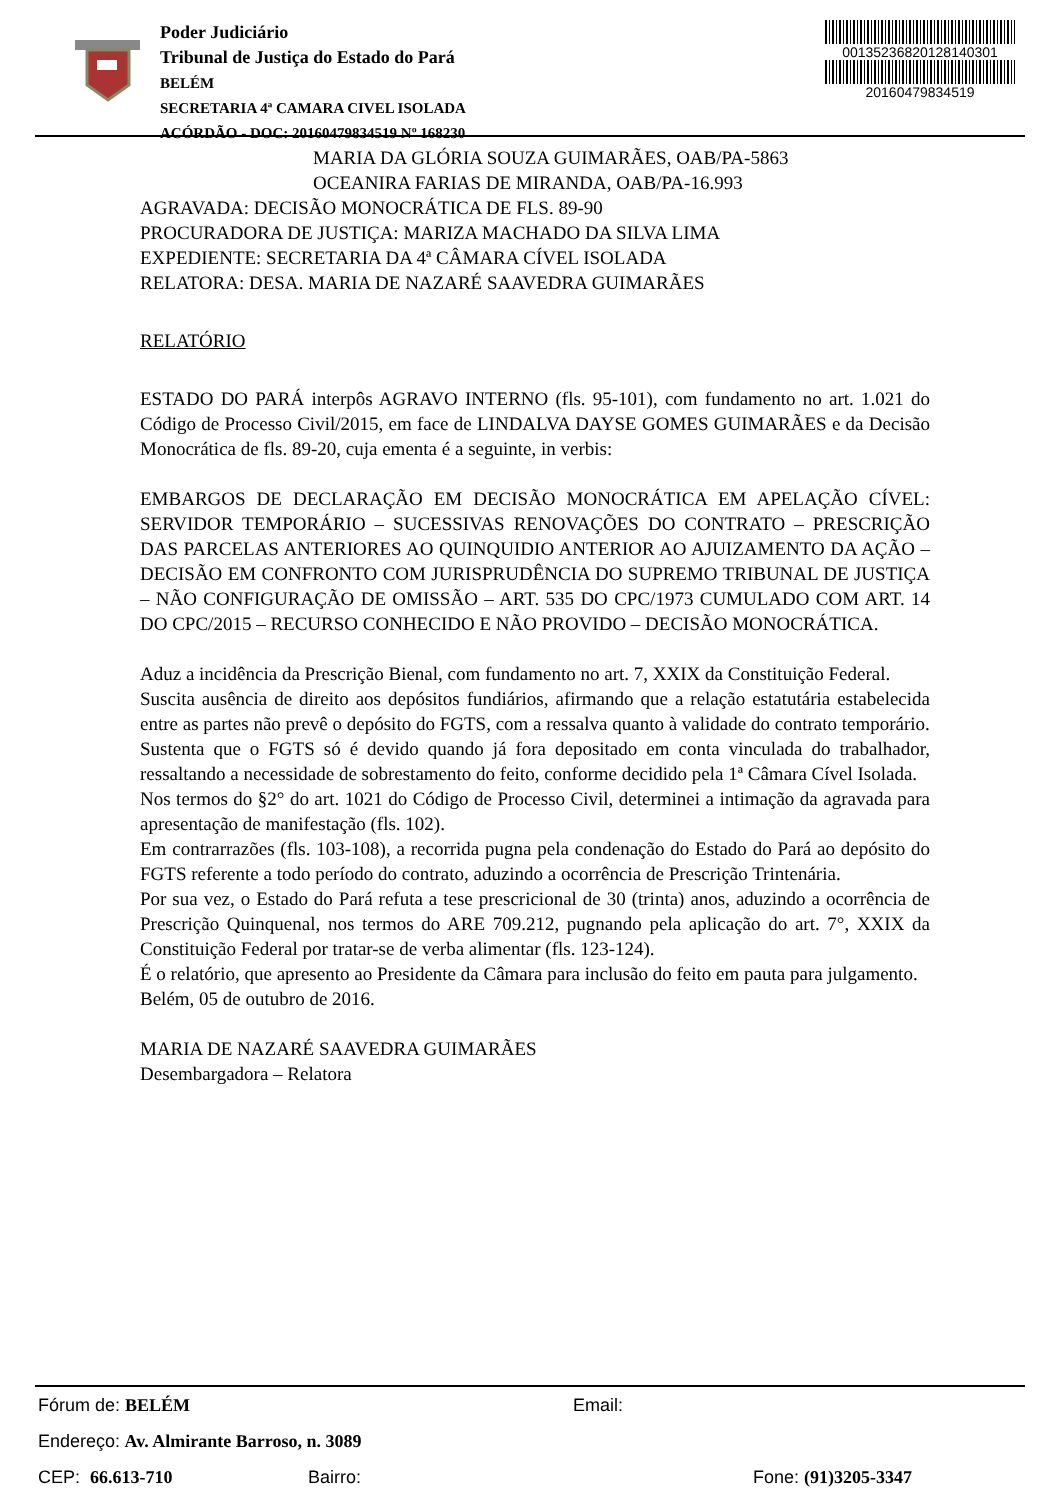Poder Judiciário
Tribunal de Justiça do Estado do Pará
BELÉM
SECRETARIA 4ª CAMARA CIVEL ISOLADA
ACÓRDÃO - DOC: 20160479834519 Nº 168230
00135236820128140301
20160479834519
MARIA DA GLÓRIA SOUZA GUIMARÃES, OAB/PA-5863
OCEANIRA FARIAS DE MIRANDA, OAB/PA-16.993
AGRAVADA: DECISÃO MONOCRÁTICA DE FLS. 89-90
PROCURADORA DE JUSTIÇA: MARIZA MACHADO DA SILVA LIMA
EXPEDIENTE: SECRETARIA DA 4ª CÂMARA CÍVEL ISOLADA
RELATORA: DESA. MARIA DE NAZARÉ SAAVEDRA GUIMARÃES
RELATÓRIO
ESTADO DO PARÁ interpôs AGRAVO INTERNO (fls. 95-101), com fundamento no art. 1.021 do Código de Processo Civil/2015, em face de LINDALVA DAYSE GOMES GUIMARÃES e da Decisão Monocrática de fls. 89-20, cuja ementa é a seguinte, in verbis:
EMBARGOS DE DECLARAÇÃO EM DECISÃO MONOCRÁTICA EM APELAÇÃO CÍVEL: SERVIDOR TEMPORÁRIO – SUCESSIVAS RENOVAÇÕES DO CONTRATO – PRESCRIÇÃO DAS PARCELAS ANTERIORES AO QUINQUIDIO ANTERIOR AO AJUIZAMENTO DA AÇÃO – DECISÃO EM CONFRONTO COM JURISPRUDÊNCIA DO SUPREMO TRIBUNAL DE JUSTIÇA – NÃO CONFIGURAÇÃO DE OMISSÃO – ART. 535 DO CPC/1973 CUMULADO COM ART. 14 DO CPC/2015 – RECURSO CONHECIDO E NÃO PROVIDO – DECISÃO MONOCRÁTICA.
Aduz a incidência da Prescrição Bienal, com fundamento no art. 7, XXIX da Constituição Federal.
Suscita ausência de direito aos depósitos fundiários, afirmando que a relação estatutária estabelecida entre as partes não prevê o depósito do FGTS, com a ressalva quanto à validade do contrato temporário.
Sustenta que o FGTS só é devido quando já fora depositado em conta vinculada do trabalhador, ressaltando a necessidade de sobrestamento do feito, conforme decidido pela 1ª Câmara Cível Isolada.
Nos termos do §2° do art. 1021 do Código de Processo Civil, determinei a intimação da agravada para apresentação de manifestação (fls. 102).
Em contrarrazões (fls. 103-108), a recorrida pugna pela condenação do Estado do Pará ao depósito do FGTS referente a todo período do contrato, aduzindo a ocorrência de Prescrição Trintenária.
Por sua vez, o Estado do Pará refuta a tese prescricional de 30 (trinta) anos, aduzindo a ocorrência de Prescrição Quinquenal, nos termos do ARE 709.212, pugnando pela aplicação do art. 7°, XXIX da Constituição Federal por tratar-se de verba alimentar (fls. 123-124).
É o relatório, que apresento ao Presidente da Câmara para inclusão do feito em pauta para julgamento.
Belém, 05 de outubro de 2016.
MARIA DE NAZARÉ SAAVEDRA GUIMARÃES
Desembargadora – Relatora
Fórum de: BELÉM Email:
Endereço: Av. Almirante Barroso, n. 3089
CEP: 66.613-710 Bairro: Fone: (91)3205-3347